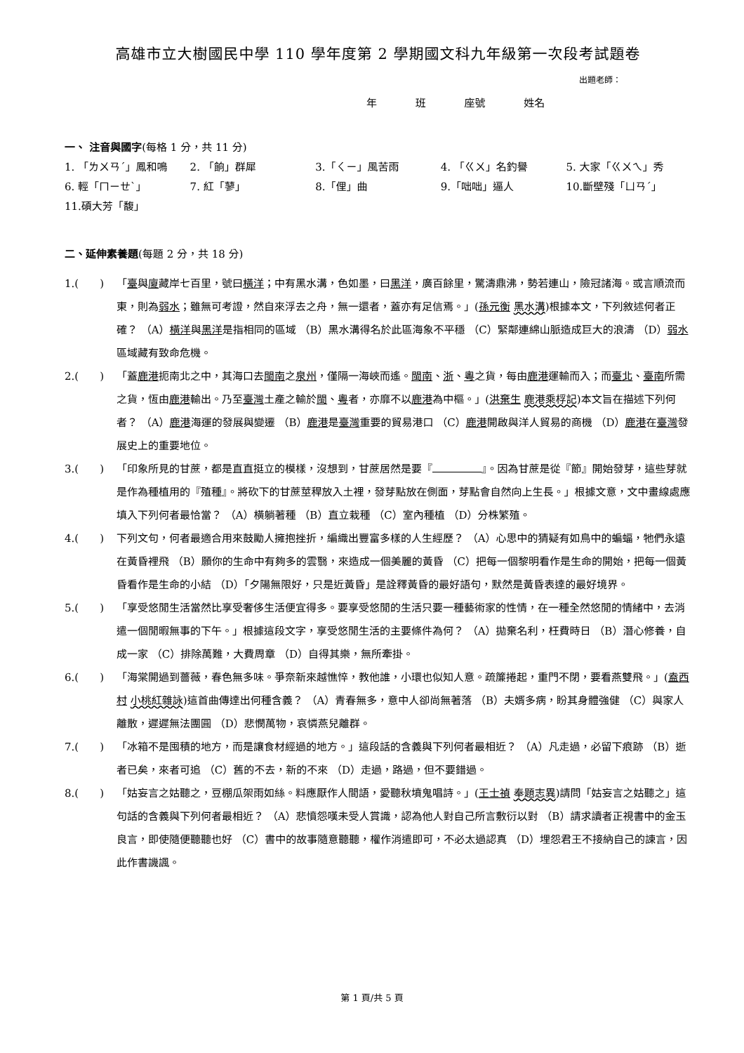高雄市立大樹國民中學 110 學年度第 2 學期國文科九年級第一次段考試題卷
出題老師：
年 班 座號 姓名
一、 注音與國字(每格 1 分，共 11 分)
1. 「ㄌㄨㄢˊ」鳳和鳴 2. 「餉」群犀 3.「ㄑㄧ」風苦雨 4. 「ㄍㄨ」名釣譽 5. 大家「ㄍㄨㄟ」秀
6. 輕「ㄇㄧㄝˋ」 7. 紅「蓼」 8.「俚」曲 9.「咄咄」逼人 10.斷壁殘「ㄩㄢˊ」
11.碩大芳「馥」
二、延伸素養題(每題 2 分，共 18 分)
1.(　　) 「臺與廈藏岸七百里，號曰橫洋；中有黑水溝，色如墨，曰黑洋，廣百餘里，驚濤鼎沸，勢若連山，險冠諸海。或言順流而東，則為弱水；雖無可考證，然自來浮去之舟，無一還者，蓋亦有足信焉。」(孫元衡 黑水溝)根據本文，下列敘述何者正確？ （A）橫洋與黑洋是指相同的區域 （B）黑水溝得名於此區海象不平穩 （C）緊鄰連綿山脈造成巨大的浪濤 （D）弱水區域藏有致命危機。
2.(　　) 「蓋鹿港扼南北之中，其海口去閩南之泉州，僅隔一海峽而遙。閩南、浙、粵之貨，每由鹿港運輸而入；而臺北、臺南所需之貨，恆由鹿港輸出。乃至臺灣土產之輸於閩、粵者，亦靡不以鹿港為中樞。」(洪棄生 鹿港乘桴記)本文旨在描述下列何者？ （A）鹿港海運的發展與變遷 （B）鹿港是臺灣重要的貿易港口 （C）鹿港開啟與洋人貿易的商機 （D）鹿港在臺灣發展史上的重要地位。
3.(　　) 「印象所見的甘蔗，都是直直挺立的模樣，沒想到，甘蔗居然是要『 』。因為甘蔗是從『節』開始發芽，這些芽就是作為種植用的『殖種』。將砍下的甘蔗莖稈放入土裡，發芽點放在側面，芽點會自然向上生長。」根據文意，文中畫線處應填入下列何者最恰當？ （A）橫躺著種 （B）直立栽種 （C）室內種植 （D）分株繁殖。
4.(　　) 下列文句，何者最適合用來鼓勵人擁抱挫折，編織出豐富多樣的人生經歷？ （A）心思中的猜疑有如鳥中的蝙蝠，牠們永遠在黃昏裡飛 （B）願你的生命中有夠多的雲翳，來造成一個美麗的黃昏 （C）把每一個黎明看作是生命的開始，把每一個黃昏看作是生命的小結 （D）「夕陽無限好，只是近黃昏」是詮釋黃昏的最好語句，默然是黃昏表達的最好境界。
5.(　　) 「享受悠閒生活當然比享受奢侈生活便宜得多。要享受悠閒的生活只要一種藝術家的性情，在一種全然悠閒的情緒中，去消遣一個閒暇無事的下午。」根據這段文字，享受悠閒生活的主要條件為何？ （A）拋棄名利，枉費時日 （B）潛心修養，自成一家 （C）排除萬難，大費周章 （D）自得其樂，無所牽掛。
6.(　　) 「海棠開過到薔薇，春色無多味。爭奈新來越憔悴，教他誰，小環也似知人意。疏簾捲起，重門不閉，要看燕雙飛。」(盍西村 小桃紅雜詠)這首曲傳達出何種含義？ （A）青春無多，意中人卻尚無著落 （B）夫婿多病，盼其身體強健 （C）與家人離散，遲遲無法團圓 （D）悲憫萬物，哀憐燕兒離群。
7.(　　) 「冰箱不是囤積的地方，而是讓食材經過的地方。」這段話的含義與下列何者最相近？ （A）凡走過，必留下痕跡 （B）逝者已矣，來者可追 （C）舊的不去，新的不來 （D）走過，路過，但不要錯過。
8.(　　) 「姑妄言之姑聽之，豆棚瓜架雨如絲。料應厭作人間語，愛聽秋墳鬼唱詩。」(王士禎 奉題志異)請問「姑妄言之姑聽之」這句話的含義與下列何者最相近？ （A）悲憤怨嘆未受人賞識，認為他人對自己所言敷衍以對 （B）請求讀者正視書中的金玉良言，即使隨便聽聽也好 （C）書中的故事隨意聽聽，權作消遣即可，不必太過認真 （D）埋怨君王不接納自己的諫言，因此作書譏諷。
第 1 頁/共 5 頁